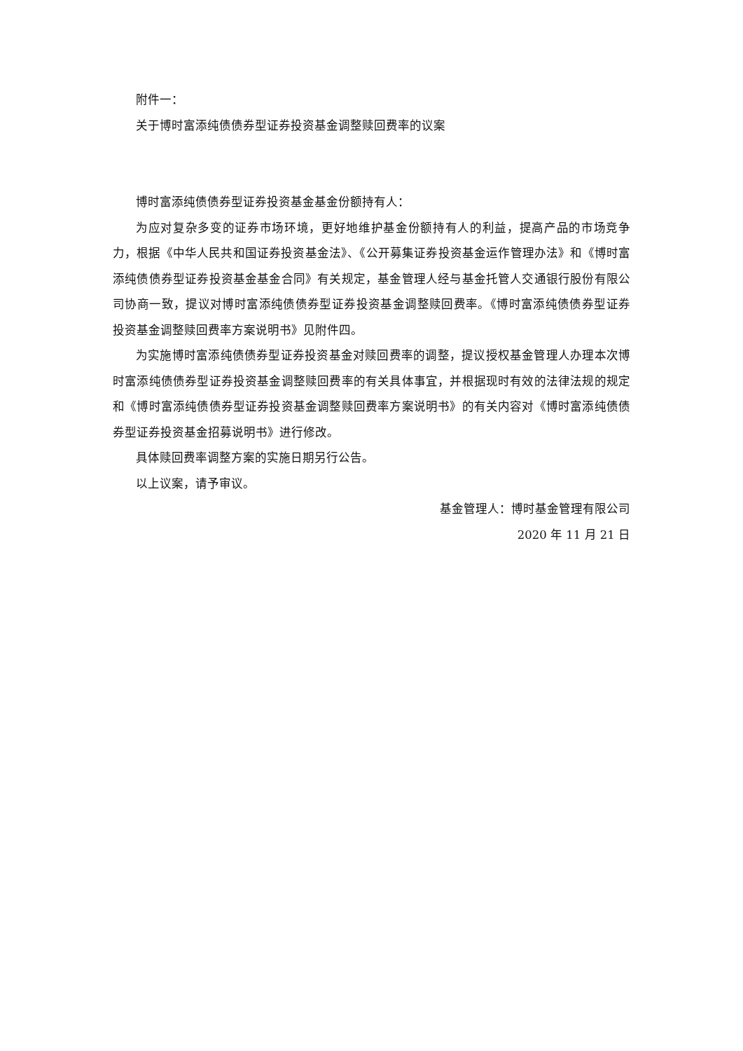附件一：
关于博时富添纯债债券型证券投资基金调整赎回费率的议案
博时富添纯债债券型证券投资基金基金份额持有人：
为应对复杂多变的证券市场环境，更好地维护基金份额持有人的利益，提高产品的市场竞争力，根据《中华人民共和国证券投资基金法》、《公开募集证券投资基金运作管理办法》和《博时富添纯债债券型证券投资基金基金合同》有关规定，基金管理人经与基金托管人交通银行股份有限公司协商一致，提议对博时富添纯债债券型证券投资基金调整赎回费率。《博时富添纯债债券型证券投资基金调整赎回费率方案说明书》见附件四。
为实施博时富添纯债债券型证券投资基金对赎回费率的调整，提议授权基金管理人办理本次博时富添纯债债券型证券投资基金调整赎回费率的有关具体事宜，并根据现时有效的法律法规的规定和《博时富添纯债债券型证券投资基金调整赎回费率方案说明书》的有关内容对《博时富添纯债债券型证券投资基金招募说明书》进行修改。
具体赎回费率调整方案的实施日期另行公告。
以上议案，请予审议。
基金管理人：博时基金管理有限公司
2020 年 11 月 21 日